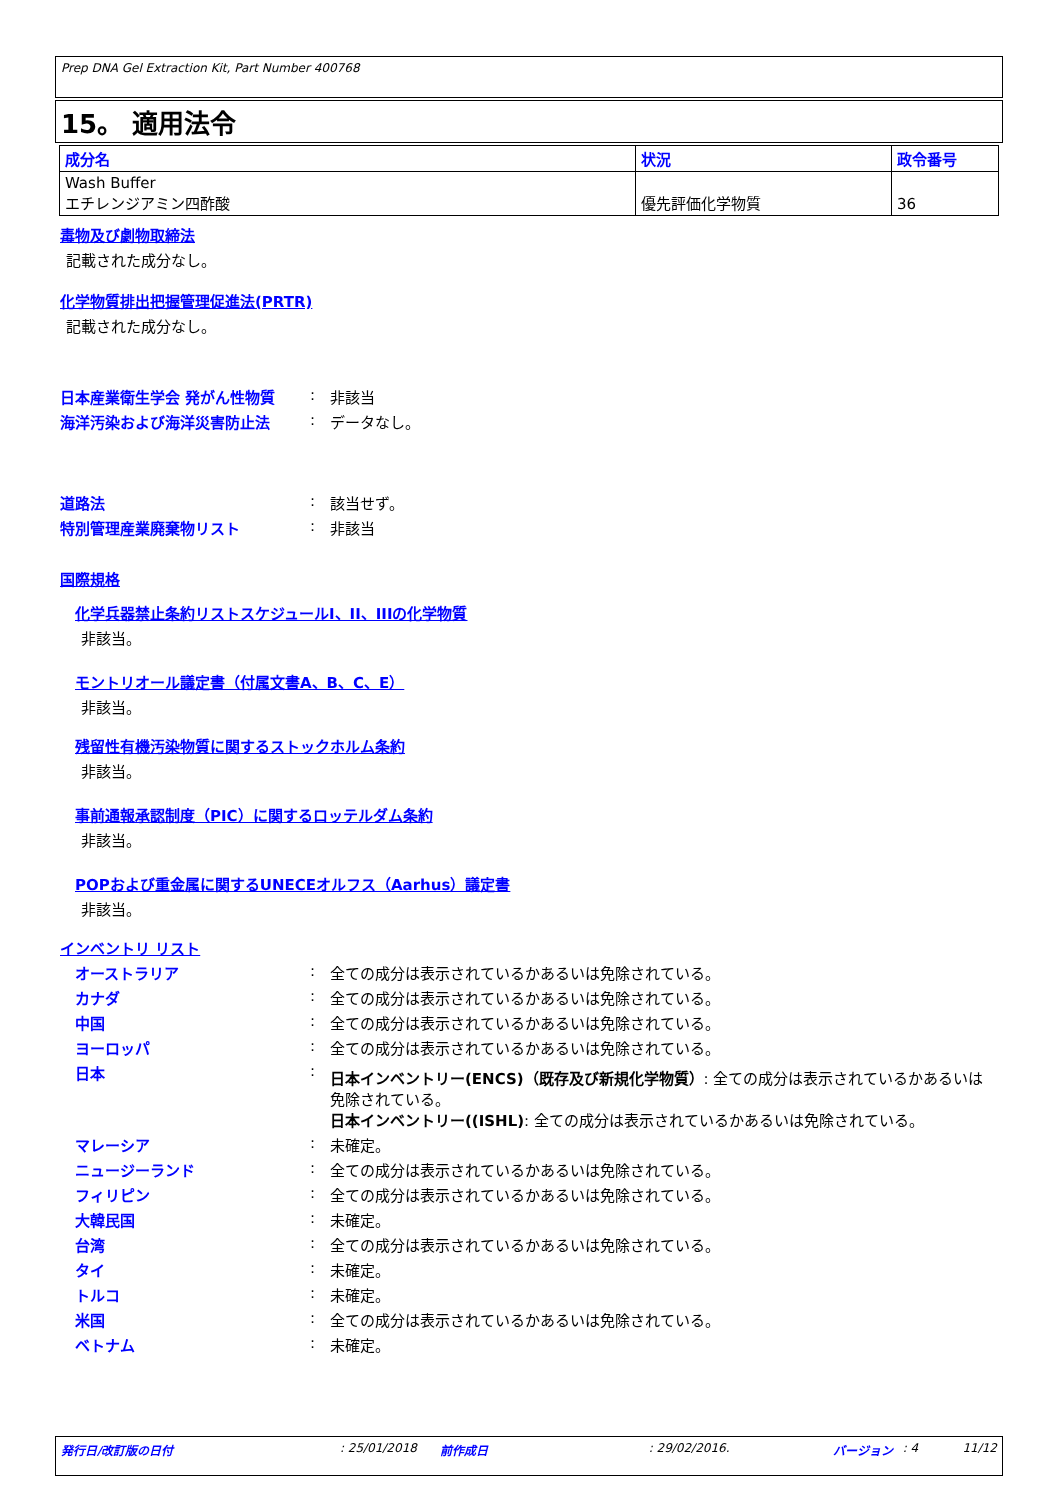Prep DNA Gel Extraction Kit, Part Number 400768
15。 適用法令
| 成分名 | 状況 | 政令番号 |
| --- | --- | --- |
| Wash Buffer エチレンジアミン四酢酸 | 優先評価化学物質 | 36 |
毒物及び劇物取締法
記載された成分なし。
化学物質排出把握管理促進法(PRTR)
記載された成分なし。
日本産業衛生学会 発がん性物質 : 非該当
海洋汚染および海洋災害防止法 : データなし。
道路法 : 該当せず。
特別管理産業廃棄物リスト : 非該当
国際規格
化学兵器禁止条約リストスケジュールI、II、IIIの化学物質
非該当。
モントリオール議定書（付属文書A、B、C、E）
非該当。
残留性有機汚染物質に関するストックホルム条約
非該当。
事前通報承認制度（PIC）に関するロッテルダム条約
非該当。
POPおよび重金属に関するUNECEオルフス（Aarhus）議定書
非該当。
インベントリ リスト
オーストラリア : 全ての成分は表示されているかあるいは免除されている。
カナダ : 全ての成分は表示されているかあるいは免除されている。
中国 : 全ての成分は表示されているかあるいは免除されている。
ヨーロッパ : 全ての成分は表示されているかあるいは免除されている。
日本 : 日本インベントリー(ENCS)（既存及び新規化学物質）: 全ての成分は表示されているかあるいは免除されている。
日本インベントリー((ISHL): 全ての成分は表示されているかあるいは免除されている。
マレーシア : 未確定。
ニュージーランド : 全ての成分は表示されているかあるいは免除されている。
フィリピン : 全ての成分は表示されているかあるいは免除されている。
大韓民国 : 未確定。
台湾 : 全ての成分は表示されているかあるいは免除されている。
タイ : 未確定。
トルコ : 未確定。
米国 : 全ての成分は表示されているかあるいは免除されている。
ベトナム : 未確定。
発行日/改訂版の日付: 25/01/2018 前作成日: 29/02/2016. バージョン: 4 11/12